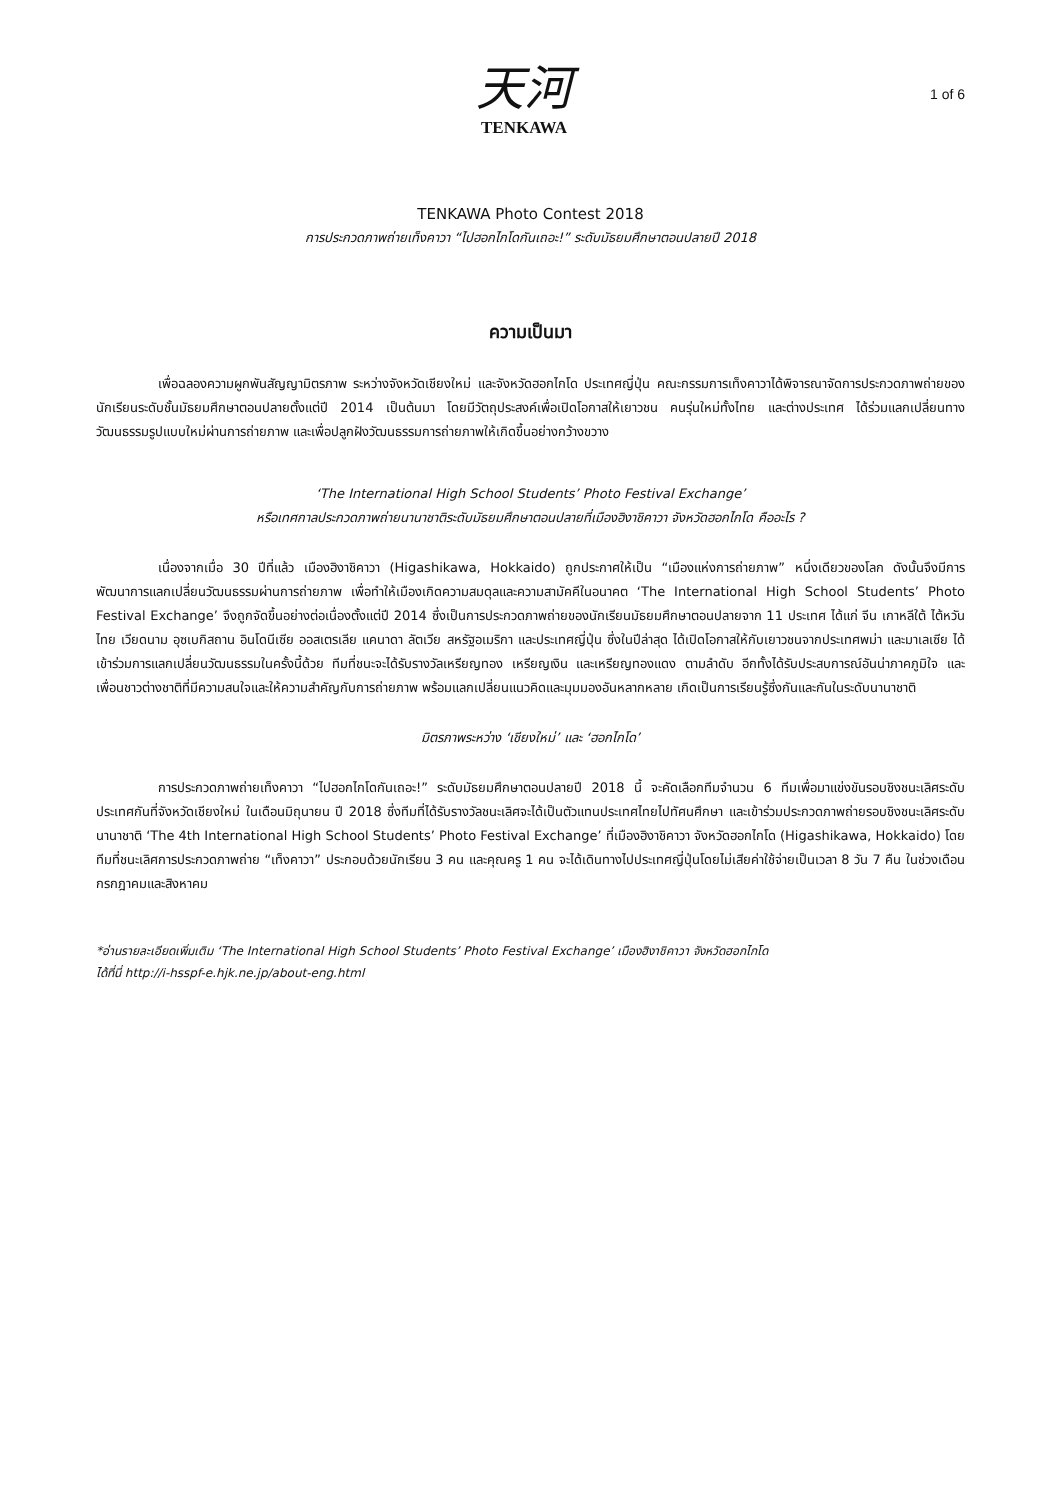天河
TENKAWA
1 of 6
TENKAWA Photo Contest 2018
การประกวดภาพถ่ายเท็งคาวา “ไปฮอกไกโดกันเถอะ!” ระดับมัธยมศึกษาตอนปลายปี 2018
ความเป็นมา
เพื่อฉลองความผูกพันสัญญามิตรภาพ ระหว่างจังหวัดเชียงใหม่ และจังหวัดฮอกไกโด ประเทศญี่ปุ่น คณะกรรมการเท็งคาวาได้พิจารณาจัดการประกวดภาพถ่ายของนักเรียนระดับชั้นมัธยมศึกษาตอนปลายตั้งแต่ปี 2014 เป็นต้นมา โดยมีวัตถุประสงค์เพื่อเปิดโอกาสให้เยาวชน คนรุ่นใหม่ทั้งไทย และต่างประเทศ ได้ร่วมแลกเปลี่ยนทางวัฒนธรรมรูปแบบใหม่ผ่านการถ่ายภาพ และเพื่อปลูกฝังวัฒนธรรมการถ่ายภาพให้เกิดขึ้นอย่างกว้างขวาง
‘The International High School Students’ Photo Festival Exchange’
หรือเทศกาลประกวดภาพถ่ายนานาชาติระดับมัธยมศึกษาตอนปลายที่เมืองฮิงาชิคาวา จังหวัดฮอกไกโด คืออะไร ?
เนื่องจากเมื่อ 30 ปีที่แล้ว เมืองฮิงาชิคาวา (Higashikawa, Hokkaido) ถูกประกาศให้เป็น “เมืองแห่งการถ่ายภาพ” หนึ่งเดียวของโลก ดังนั้นจึงมีการพัฒนาการแลกเปลี่ยนวัฒนธรรมผ่านการถ่ายภาพ เพื่อทำให้เมืองเกิดความสมดุลและความสามัคคีในอนาคต ‘The International High School Students’ Photo Festival Exchange’ จึงถูกจัดขึ้นอย่างต่อเนื่องตั้งแต่ปี 2014 ซึ่งเป็นการประกวดภาพถ่ายของนักเรียนมัธยมศึกษาตอนปลายจาก 11 ประเทศ ได้แก่ จีน เกาหลีใต้ ไต้หวัน ไทย เวียดนาม อุซเบกิสถาน อินโดนีเซีย ออสเตรเลีย แคนาดา ลัตเวีย สหรัฐอเมริกา และประเทศญี่ปุ่น ซึ่งในปีล่าสุด ได้เปิดโอกาสให้กับเยาวชนจากประเทศพม่า และมาเลเซีย ได้เข้าร่วมการแลกเปลี่ยนวัฒนธรรมในครั้งนี้ด้วย ทีมที่ชนะจะได้รับรางวัลเหรียญทอง เหรียญเงิน และเหรียญทองแดง ตามลำดับ อีกทั้งได้รับประสบการณ์อันน่าภาคภูมิใจ และเพื่อนชาวต่างชาติที่มีความสนใจและให้ความสำคัญกับการถ่ายภาพ พร้อมแลกเปลี่ยนแนวคิดและมุมมองอันหลากหลาย เกิดเป็นการเรียนรู้ซึ่งกันและกันในระดับนานาชาติ
มิตรภาพระหว่าง ‘เชียงใหม่’ และ ‘ฮอกไกโด’
การประกวดภาพถ่ายเท็งคาวา “ไปฮอกไกโดกันเถอะ!” ระดับมัธยมศึกษาตอนปลายปี 2018 นี้ จะคัดเลือกทีมจำนวน 6 ทีมเพื่อมาแข่งขันรอบชิงชนะเลิศระดับประเทศกันที่จังหวัดเชียงใหม่ ในเดือนมิถุนายน ปี 2018 ซึ่งทีมที่ได้รับรางวัลชนะเลิศจะได้เป็นตัวแทนประเทศไทยไปทัศนศึกษา และเข้าร่วมประกวดภาพถ่ายรอบชิงชนะเลิศระดับนานาชาติ ‘The 4th International High School Students’ Photo Festival Exchange’ ที่เมืองฮิงาชิคาวา จังหวัดฮอกไกโด (Higashikawa, Hokkaido) โดยทีมที่ชนะเลิศการประกวดภาพถ่าย “เท็งคาวา” ประกอบด้วยนักเรียน 3 คน และคุณครู 1 คน จะได้เดินทางไปประเทศญี่ปุ่นโดยไม่เสียค่าใช้จ่ายเป็นเวลา 8 วัน 7 คืน ในช่วงเดือนกรกฎาคมและสิงหาคม
*อ่านรายละเอียดเพิ่มเติม ‘The International High School Students’ Photo Festival Exchange’ เมืองฮิงาชิคาวา จังหวัดฮอกไกโด
ได้ที่นี่ http://i-hsspf-e.hjk.ne.jp/about-eng.html